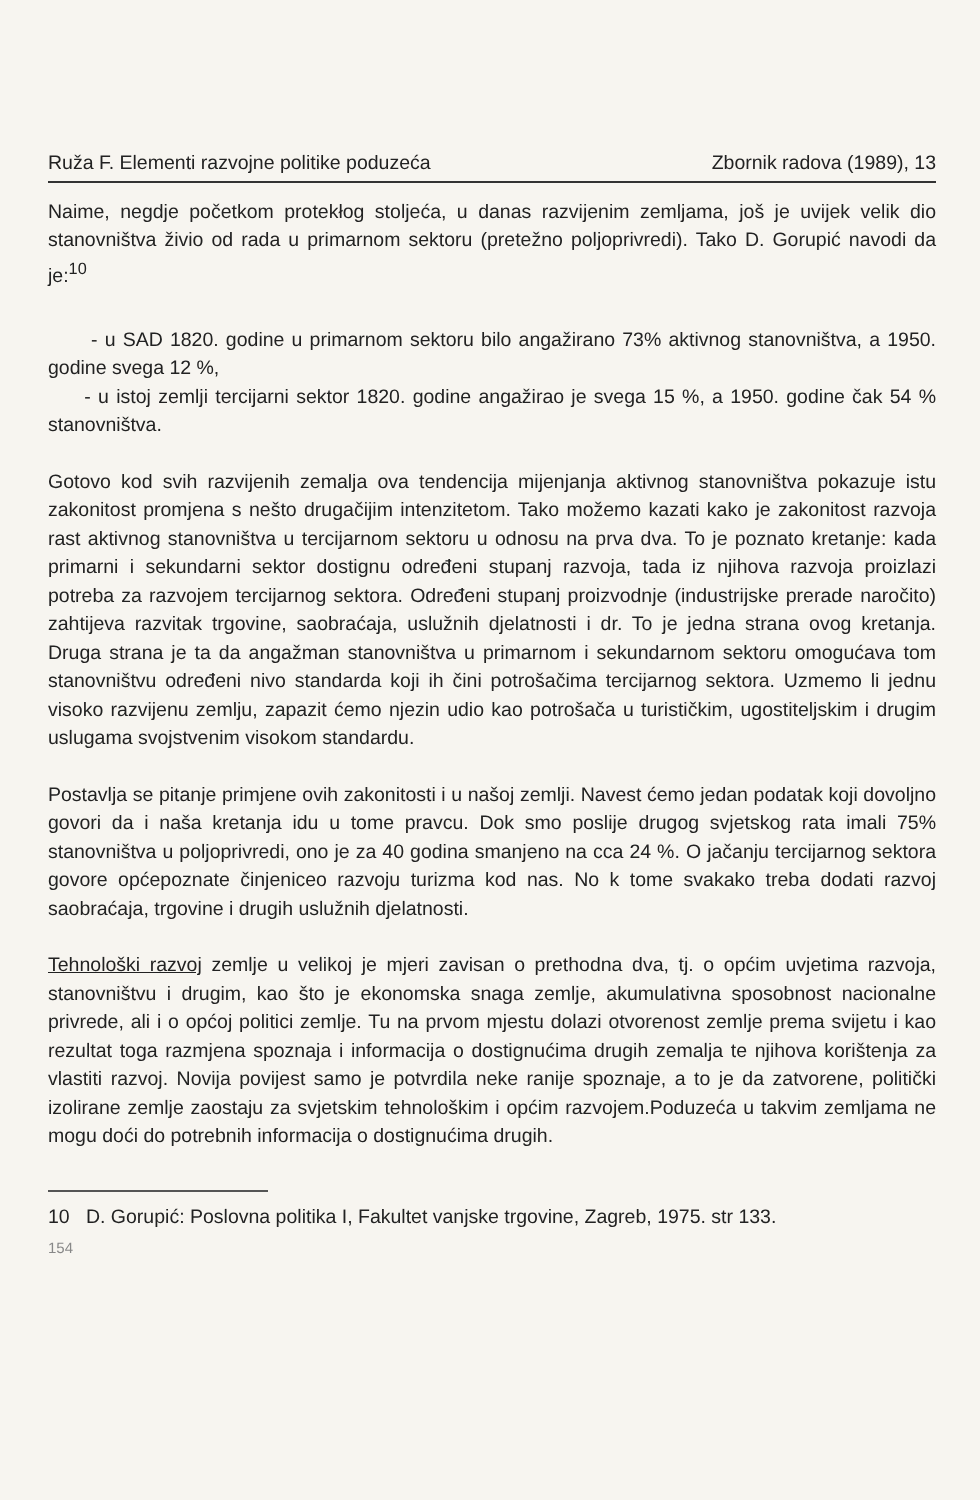Ruža F. Elementi razvojne politike poduzeća Zbornik radova (1989), 13
Naime, negdje početkom protekłog stoljeća, u danas razvijenim zemljama, još je uvijek velik dio stanovništva živio od rada u primarnom sektoru (pretežno poljoprivredi). Tako D. Gorupić navodi da je:<sup>10</sup>
- u SAD 1820. godine u primarnom sektoru bilo angažirano 73% aktivnog stanovništva, a 1950. godine svega 12 %,
- u istoj zemlji tercijarni sektor 1820. godine angažirao je svega 15 %, a 1950. godine čak 54 % stanovništva.
Gotovo kod svih razvijenih zemalja ova tendencija mijenjanja aktivnog stanovništva pokazuje istu zakonitost promjena s nešto drugačijim intenzitetom. Tako možemo kazati kako je zakonitost razvoja rast aktivnog stanovništva u tercijarnom sektoru u odnosu na prva dva. To je poznato kretanje: kada primarni i sekundarni sektor dostignu određeni stupanj razvoja, tada iz njihova razvoja proizlazi potreba za razvojem tercijarnog sektora. Određeni stupanj proizvodnje (industrijske prerade naročito) zahtijeva razvitak trgovine, saobraćaja, uslužnih djelatnosti i dr. To je jedna strana ovog kretanja. Druga strana je ta da angažman stanovništva u primarnom i sekundarnom sektoru omogućava tom stanovništvu određeni nivo standarda koji ih čini potrošačima tercijarnog sektora. Uzmemo li jednu visoko razvijenu zemlju, zapazit ćemo njezin udio kao potrošača u turističkim, ugostiteljskim i drugim uslugama svojstvenim visokom standardu.
Postavlja se pitanje primjene ovih zakonitosti i u našoj zemlji. Navest ćemo jedan podatak koji dovoljno govori da i naša kretanja idu u tome pravcu. Dok smo poslije drugog svjetskog rata imali 75% stanovništva u poljoprivredi, ono je za 40 godina smanjeno na cca 24 %. O jačanju tercijarnog sektora govore općepoznate činjeniceo razvoju turizma kod nas. No k tome svakako treba dodati razvoj saobraćaja, trgovine i drugih uslužnih djelatnosti.
Tehnološki razvoj zemlje u velikoj je mjeri zavisan o prethodna dva, tj. o općim uvjetima razvoja, stanovništvu i drugim, kao što je ekonomska snaga zemlje, akumulativna sposobnost nacionalne privrede, ali i o općoj politici zemlje. Tu na prvom mjestu dolazi otvorenost zemlje prema svijetu i kao rezultat toga razmjena spoznaja i informacija o dostignućima drugih zemalja te njihova korištenja za vlastiti razvoj. Novija povijest samo je potvrdila neke ranije spoznaje, a to je da zatvorene, politički izolirane zemlje zaostaju za svjetskim tehnološkim i općim razvojem.Poduzeća u takvim zemljama ne mogu doći do potrebnih informacija o dostignućima drugih.
10 D. Gorupić: Poslovna politika I, Fakultet vanjske trgovine, Zagreb, 1975. str 133.
154